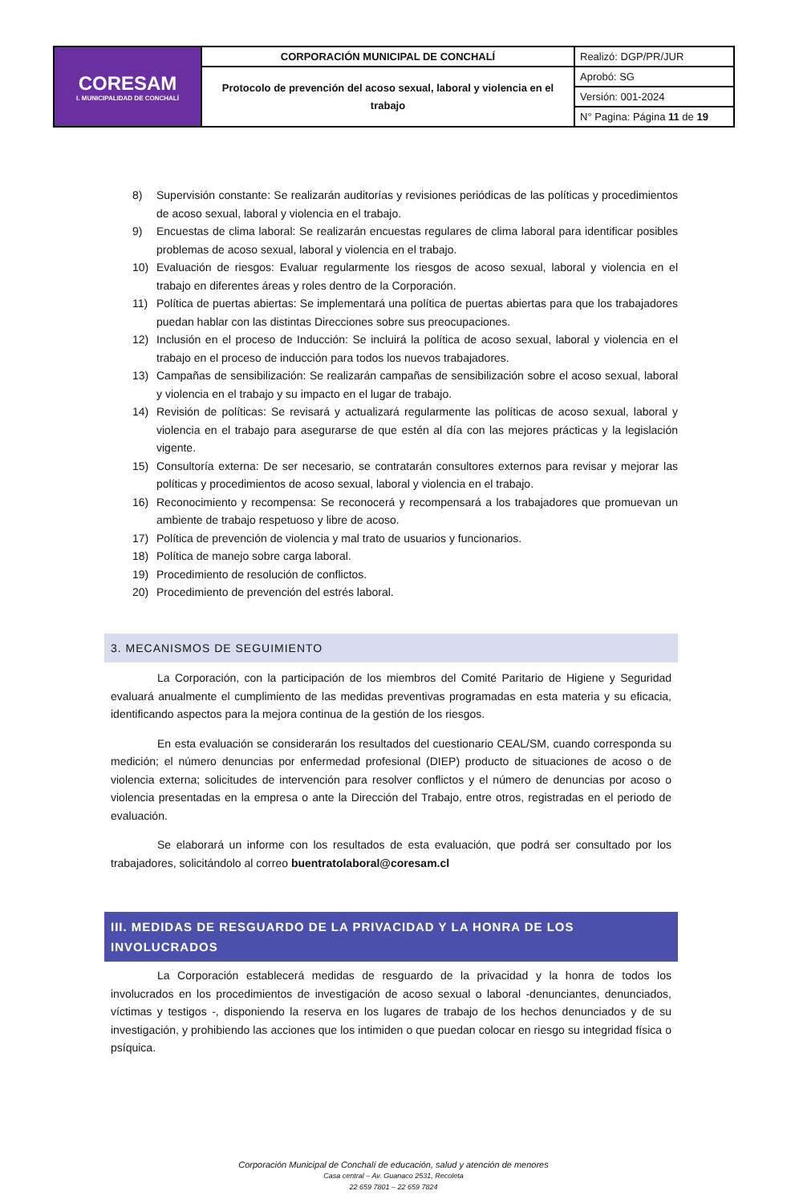| CORESAM I. MUNICIPALIDAD DE CONCHALÍ | CORPORACIÓN MUNICIPAL DE CONCHALÍ | Realizó: DGP/PR/JUR |
| | Protocolo de prevención del acoso sexual, laboral y violencia en el trabajo | Aprobó: SG |
| | | Versión: 001-2024 |
| | | N° Pagina: Página 11 de 19 |
8) Supervisión constante: Se realizarán auditorías y revisiones periódicas de las políticas y procedimientos de acoso sexual, laboral y violencia en el trabajo.
9) Encuestas de clima laboral: Se realizarán encuestas regulares de clima laboral para identificar posibles problemas de acoso sexual, laboral y violencia en el trabajo.
10) Evaluación de riesgos: Evaluar regularmente los riesgos de acoso sexual, laboral y violencia en el trabajo en diferentes áreas y roles dentro de la Corporación.
11) Política de puertas abiertas: Se implementará una política de puertas abiertas para que los trabajadores puedan hablar con las distintas Direcciones sobre sus preocupaciones.
12) Inclusión en el proceso de Inducción: Se incluirá la política de acoso sexual, laboral y violencia en el trabajo en el proceso de inducción para todos los nuevos trabajadores.
13) Campañas de sensibilización: Se realizarán campañas de sensibilización sobre el acoso sexual, laboral y violencia en el trabajo y su impacto en el lugar de trabajo.
14) Revisión de políticas: Se revisará y actualizará regularmente las políticas de acoso sexual, laboral y violencia en el trabajo para asegurarse de que estén al día con las mejores prácticas y la legislación vigente.
15) Consultoría externa: De ser necesario, se contratarán consultores externos para revisar y mejorar las políticas y procedimientos de acoso sexual, laboral y violencia en el trabajo.
16) Reconocimiento y recompensa: Se reconocerá y recompensará a los trabajadores que promuevan un ambiente de trabajo respetuoso y libre de acoso.
17) Política de prevención de violencia y mal trato de usuarios y funcionarios.
18) Política de manejo sobre carga laboral.
19) Procedimiento de resolución de conflictos.
20) Procedimiento de prevención del estrés laboral.
3. MECANISMOS DE SEGUIMIENTO
La Corporación, con la participación de los miembros del Comité Paritario de Higiene y Seguridad evaluará anualmente el cumplimiento de las medidas preventivas programadas en esta materia y su eficacia, identificando aspectos para la mejora continua de la gestión de los riesgos.
En esta evaluación se considerarán los resultados del cuestionario CEAL/SM, cuando corresponda su medición; el número denuncias por enfermedad profesional (DIEP) producto de situaciones de acoso o de violencia externa; solicitudes de intervención para resolver conflictos y el número de denuncias por acoso o violencia presentadas en la empresa o ante la Dirección del Trabajo, entre otros, registradas en el periodo de evaluación.
Se elaborará un informe con los resultados de esta evaluación, que podrá ser consultado por los trabajadores, solicitándolo al correo buentratolaboral@coresam.cl
III. MEDIDAS DE RESGUARDO DE LA PRIVACIDAD Y LA HONRA DE LOS INVOLUCRADOS
La Corporación establecerá medidas de resguardo de la privacidad y la honra de todos los involucrados en los procedimientos de investigación de acoso sexual o laboral -denunciantes, denunciados, víctimas y testigos -, disponiendo la reserva en los lugares de trabajo de los hechos denunciados y de su investigación, y prohibiendo las acciones que los intimiden o que puedan colocar en riesgo su integridad física o psíquica.
Corporación Municipal de Conchalí de educación, salud y atención de menores
Casa central – Av. Guanaco 2531, Recoleta
22 659 7801 – 22 659 7824